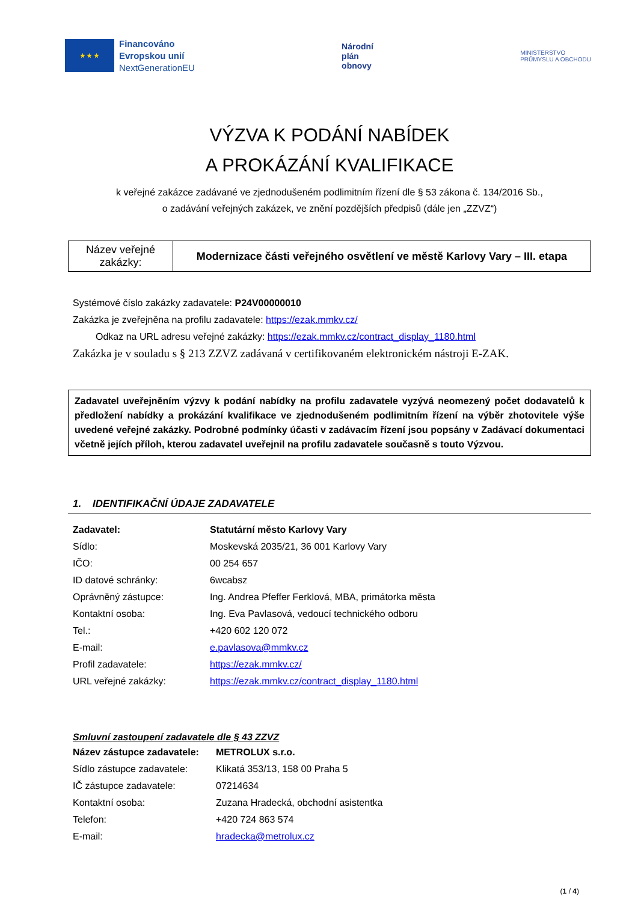★ ★ ★
Financováno
Evropskou unií
NextGenerationEU
Národní
plán
obnovy
MINISTERSTVO
PRŮMYSLU A OBCHODU
VÝZVA K PODÁNÍ NABÍDEK
A PROKÁZÁNÍ KVALIFIKACE
k veřejné zakázce zadávané ve zjednodušeném podlimitním řízení dle § 53 zákona č. 134/2016 Sb.,
o zadávání veřejných zakázek, ve znění pozdějších předpisů (dále jen „ZZVZ“)
| Název veřejné zakázky: | Modernizace části veřejného osvětlení ve městě Karlovy Vary – III. etapa |
Systémové číslo zakázky zadavatele: P24V00000010
Zakázka je zveřejněna na profilu zadavatele: https://ezak.mmkv.cz/
Odkaz na URL adresu veřejné zakázky: https://ezak.mmkv.cz/contract_display_1180.html
Zakázka je v souladu s § 213 ZZVZ zadávaná v certifikovaném elektronickém nástroji E-ZAK.
Zadavatel uveřejněním výzvy k podání nabídky na profilu zadavatele vyzývá neomezený počet dodavatelů k předložení nabídky a prokázání kvalifikace ve zjednodušeném podlimitním řízení na výběr zhotovitele výše uvedené veřejné zakázky. Podrobné podmínky účasti v zadávacím řízení jsou popsány v Zadávací dokumentaci včetně jejích příloh, kterou zadavatel uveřejnil na profilu zadavatele současně s touto Výzvou.
1. IDENTIFIKAČNÍ ÚDAJE ZADAVATELE
| Zadavatel: | Statutární město Karlovy Vary |
| Sídlo: | Moskevská 2035/21, 36 001 Karlovy Vary |
| IČO: | 00 254 657 |
| ID datové schránky: | 6wcabsz |
| Oprávněný zástupce: | Ing. Andrea Pfeffer Ferklová, MBA, primátorka města |
| Kontaktní osoba: | Ing. Eva Pavlasová, vedoucí technického odboru |
| Tel.: | +420 602 120 072 |
| E-mail: | e.pavlasova@mmkv.cz |
| Profil zadavatele: | https://ezak.mmkv.cz/ |
| URL veřejné zakázky: | https://ezak.mmkv.cz/contract_display_1180.html |
Smluvní zastoupení zadavatele dle § 43 ZZVZ
| Název zástupce zadavatele: | METROLUX s.r.o. |
| Sídlo zástupce zadavatele: | Klikatá 353/13, 158 00 Praha 5 |
| IČ zástupce zadavatele: | 07214634 |
| Kontaktní osoba: | Zuzana Hradecká, obchodní asistentka |
| Telefon: | +420 724 863 574 |
| E-mail: | hradecka@metrolux.cz |
(1 / 4)